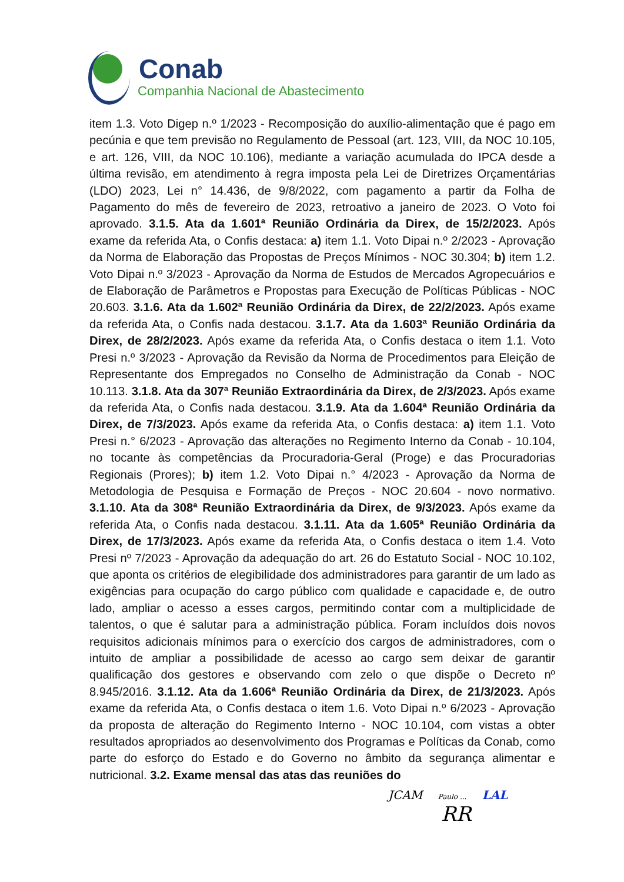Conab
Companhia Nacional de Abastecimento
item 1.3. Voto Digep n.º 1/2023 - Recomposição do auxílio-alimentação que é pago em pecúnia e que tem previsão no Regulamento de Pessoal (art. 123, VIII, da NOC 10.105, e art. 126, VIII, da NOC 10.106), mediante a variação acumulada do IPCA desde a última revisão, em atendimento à regra imposta pela Lei de Diretrizes Orçamentárias (LDO) 2023, Lei n° 14.436, de 9/8/2022, com pagamento a partir da Folha de Pagamento do mês de fevereiro de 2023, retroativo a janeiro de 2023. O Voto foi aprovado. 3.1.5. Ata da 1.601ª Reunião Ordinária da Direx, de 15/2/2023. Após exame da referida Ata, o Confis destaca: a) item 1.1. Voto Dipai n.º 2/2023 - Aprovação da Norma de Elaboração das Propostas de Preços Mínimos - NOC 30.304; b) item 1.2. Voto Dipai n.º 3/2023 - Aprovação da Norma de Estudos de Mercados Agropecuários e de Elaboração de Parâmetros e Propostas para Execução de Políticas Públicas - NOC 20.603. 3.1.6. Ata da 1.602ª Reunião Ordinária da Direx, de 22/2/2023. Após exame da referida Ata, o Confis nada destacou. 3.1.7. Ata da 1.603ª Reunião Ordinária da Direx, de 28/2/2023. Após exame da referida Ata, o Confis destaca o item 1.1. Voto Presi n.º 3/2023 - Aprovação da Revisão da Norma de Procedimentos para Eleição de Representante dos Empregados no Conselho de Administração da Conab - NOC 10.113. 3.1.8. Ata da 307ª Reunião Extraordinária da Direx, de 2/3/2023. Após exame da referida Ata, o Confis nada destacou. 3.1.9. Ata da 1.604ª Reunião Ordinária da Direx, de 7/3/2023. Após exame da referida Ata, o Confis destaca: a) item 1.1. Voto Presi n.° 6/2023 - Aprovação das alterações no Regimento Interno da Conab - 10.104, no tocante às competências da Procuradoria-Geral (Proge) e das Procuradorias Regionais (Prores); b) item 1.2. Voto Dipai n.° 4/2023 - Aprovação da Norma de Metodologia de Pesquisa e Formação de Preços - NOC 20.604 - novo normativo. 3.1.10. Ata da 308ª Reunião Extraordinária da Direx, de 9/3/2023. Após exame da referida Ata, o Confis nada destacou. 3.1.11. Ata da 1.605ª Reunião Ordinária da Direx, de 17/3/2023. Após exame da referida Ata, o Confis destaca o item 1.4. Voto Presi nº 7/2023 - Aprovação da adequação do art. 26 do Estatuto Social - NOC 10.102, que aponta os critérios de elegibilidade dos administradores para garantir de um lado as exigências para ocupação do cargo público com qualidade e capacidade e, de outro lado, ampliar o acesso a esses cargos, permitindo contar com a multiplicidade de talentos, o que é salutar para a administração pública. Foram incluídos dois novos requisitos adicionais mínimos para o exercício dos cargos de administradores, com o intuito de ampliar a possibilidade de acesso ao cargo sem deixar de garantir qualificação dos gestores e observando com zelo o que dispõe o Decreto nº 8.945/2016. 3.1.12. Ata da 1.606ª Reunião Ordinária da Direx, de 21/3/2023. Após exame da referida Ata, o Confis destaca o item 1.6. Voto Dipai n.º 6/2023 - Aprovação da proposta de alteração do Regimento Interno - NOC 10.104, com vistas a obter resultados apropriados ao desenvolvimento dos Programas e Políticas da Conab, como parte do esforço do Estado e do Governo no âmbito da segurança alimentar e nutricional. 3.2. Exame mensal das atas das reuniões do
JCAM Paulo ... LAL
RR